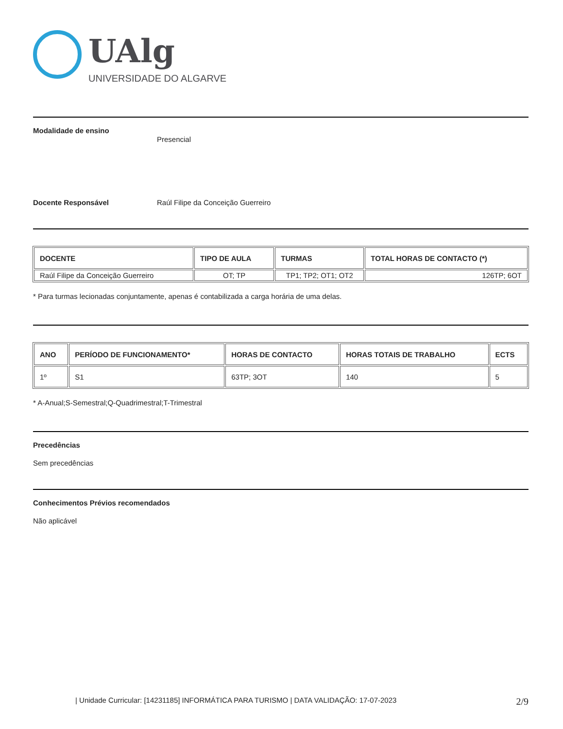UAlg
UNIVERSIDADE DO ALGARVE
Modalidade de ensino Presencial
Docente Responsável Raúl Filipe da Conceição Guerreiro
| DOCENTE | TIPO DE AULA | TURMAS | TOTAL HORAS DE CONTACTO (*) |
| --- | --- | --- | --- |
| Raúl Filipe da Conceição Guerreiro | OT; TP | TP1; TP2; OT1; OT2 | 126TP; 6OT |
* Para turmas lecionadas conjuntamente, apenas é contabilizada a carga horária de uma delas.
| ANO | PERÍODO DE FUNCIONAMENTO* | HORAS DE CONTACTO | HORAS TOTAIS DE TRABALHO | ECTS |
| --- | --- | --- | --- | --- |
| 1º | S1 | 63TP; 3OT | 140 | 5 |
* A-Anual;S-Semestral;Q-Quadrimestral;T-Trimestral
Precedências
Sem precedências
Conhecimentos Prévios recomendados
Não aplicável
| Unidade Curricular: [14231185] INFORMÁTICA PARA TURISMO | DATA VALIDAÇÃO: 17-07-2023 2/9